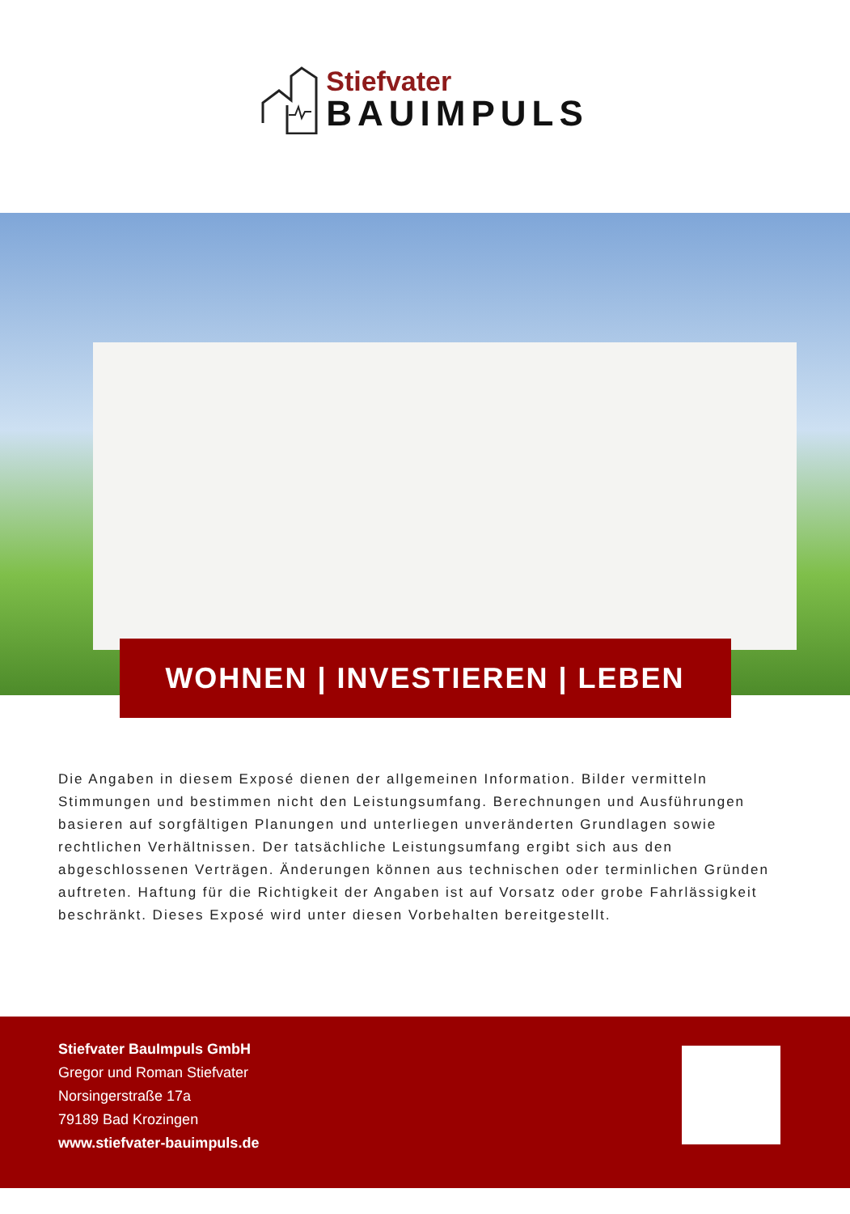Stiefvater
BAUIMPULS
WOHNEN | INVESTIEREN | LEBEN
Die Angaben in diesem Exposé dienen der allgemeinen Information. Bilder vermitteln Stimmungen und bestimmen nicht den Leistungsumfang. Berechnungen und Ausführungen basieren auf sorgfältigen Planungen und unterliegen unveränderten Grundlagen sowie rechtlichen Verhältnissen. Der tatsächliche Leistungsumfang ergibt sich aus den abgeschlossenen Verträgen. Änderungen können aus technischen oder terminlichen Gründen auftreten. Haftung für die Richtigkeit der Angaben ist auf Vorsatz oder grobe Fahrlässigkeit beschränkt. Dieses Exposé wird unter diesen Vorbehalten bereitgestellt.
Stiefvater BauImpuls GmbH
Gregor und Roman Stiefvater
Norsingerstraße 17a
79189 Bad Krozingen
www.stiefvater-bauimpuls.de